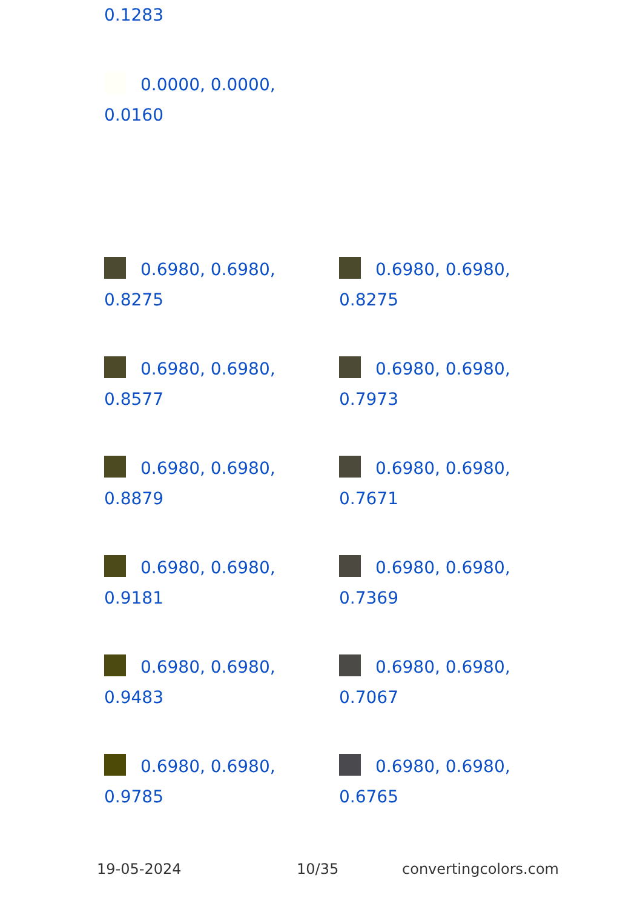0.1283
0.0000, 0.0000, 0.0160
0.6980, 0.6980, 0.8275
0.6980, 0.6980, 0.8275
0.6980, 0.6980, 0.8577
0.6980, 0.6980, 0.7973
0.6980, 0.6980, 0.8879
0.6980, 0.6980, 0.7671
0.6980, 0.6980, 0.9181
0.6980, 0.6980, 0.7369
0.6980, 0.6980, 0.9483
0.6980, 0.6980, 0.7067
0.6980, 0.6980, 0.9785
0.6980, 0.6980, 0.6765
19-05-2024 10/35 convertingcolors.com